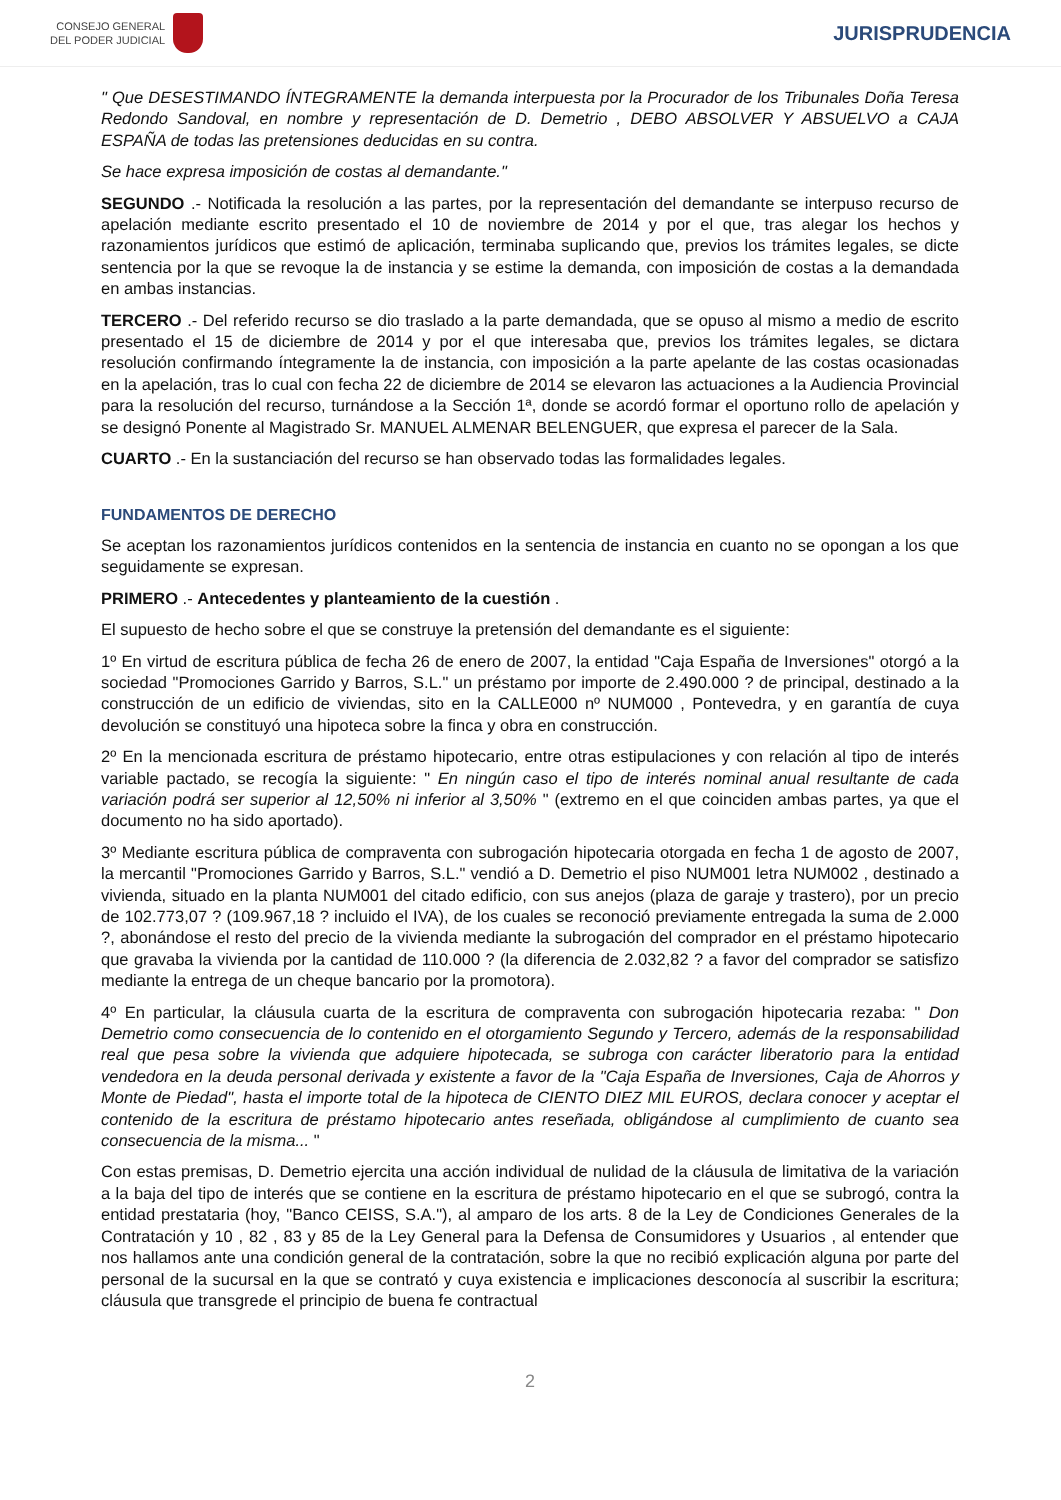CONSEJO GENERAL
DEL PODER JUDICIAL
JURISPRUDENCIA
" Que DESESTIMANDO ÍNTEGRAMENTE la demanda interpuesta por la Procurador de los Tribunales Doña Teresa Redondo Sandoval, en nombre y representación de D. Demetrio , DEBO ABSOLVER Y ABSUELVO a CAJA ESPAÑA de todas las pretensiones deducidas en su contra.
Se hace expresa imposición de costas al demandante."
SEGUNDO .- Notificada la resolución a las partes, por la representación del demandante se interpuso recurso de apelación mediante escrito presentado el 10 de noviembre de 2014 y por el que, tras alegar los hechos y razonamientos jurídicos que estimó de aplicación, terminaba suplicando que, previos los trámites legales, se dicte sentencia por la que se revoque la de instancia y se estime la demanda, con imposición de costas a la demandada en ambas instancias.
TERCERO .- Del referido recurso se dio traslado a la parte demandada, que se opuso al mismo a medio de escrito presentado el 15 de diciembre de 2014 y por el que interesaba que, previos los trámites legales, se dictara resolución confirmando íntegramente la de instancia, con imposición a la parte apelante de las costas ocasionadas en la apelación, tras lo cual con fecha 22 de diciembre de 2014 se elevaron las actuaciones a la Audiencia Provincial para la resolución del recurso, turnándose a la Sección 1ª, donde se acordó formar el oportuno rollo de apelación y se designó Ponente al Magistrado Sr. MANUEL ALMENAR BELENGUER, que expresa el parecer de la Sala.
CUARTO .- En la sustanciación del recurso se han observado todas las formalidades legales.
FUNDAMENTOS DE DERECHO
Se aceptan los razonamientos jurídicos contenidos en la sentencia de instancia en cuanto no se opongan a los que seguidamente se expresan.
PRIMERO .- Antecedentes y planteamiento de la cuestión .
El supuesto de hecho sobre el que se construye la pretensión del demandante es el siguiente:
1º En virtud de escritura pública de fecha 26 de enero de 2007, la entidad "Caja España de Inversiones" otorgó a la sociedad "Promociones Garrido y Barros, S.L." un préstamo por importe de 2.490.000 ? de principal, destinado a la construcción de un edificio de viviendas, sito en la CALLE000 nº NUM000 , Pontevedra, y en garantía de cuya devolución se constituyó una hipoteca sobre la finca y obra en construcción.
2º En la mencionada escritura de préstamo hipotecario, entre otras estipulaciones y con relación al tipo de interés variable pactado, se recogía la siguiente: " En ningún caso el tipo de interés nominal anual resultante de cada variación podrá ser superior al 12,50% ni inferior al 3,50% " (extremo en el que coinciden ambas partes, ya que el documento no ha sido aportado).
3º Mediante escritura pública de compraventa con subrogación hipotecaria otorgada en fecha 1 de agosto de 2007, la mercantil "Promociones Garrido y Barros, S.L." vendió a D. Demetrio el piso NUM001 letra NUM002 , destinado a vivienda, situado en la planta NUM001 del citado edificio, con sus anejos (plaza de garaje y trastero), por un precio de 102.773,07 ? (109.967,18 ? incluido el IVA), de los cuales se reconoció previamente entregada la suma de 2.000 ?, abonándose el resto del precio de la vivienda mediante la subrogación del comprador en el préstamo hipotecario que gravaba la vivienda por la cantidad de 110.000 ? (la diferencia de 2.032,82 ? a favor del comprador se satisfizo mediante la entrega de un cheque bancario por la promotora).
4º En particular, la cláusula cuarta de la escritura de compraventa con subrogación hipotecaria rezaba: " Don Demetrio como consecuencia de lo contenido en el otorgamiento Segundo y Tercero, además de la responsabilidad real que pesa sobre la vivienda que adquiere hipotecada, se subroga con carácter liberatorio para la entidad vendedora en la deuda personal derivada y existente a favor de la "Caja España de Inversiones, Caja de Ahorros y Monte de Piedad", hasta el importe total de la hipoteca de CIENTO DIEZ MIL EUROS, declara conocer y aceptar el contenido de la escritura de préstamo hipotecario antes reseñada, obligándose al cumplimiento de cuanto sea consecuencia de la misma... "
Con estas premisas, D. Demetrio ejercita una acción individual de nulidad de la cláusula de limitativa de la variación a la baja del tipo de interés que se contiene en la escritura de préstamo hipotecario en el que se subrogó, contra la entidad prestataria (hoy, "Banco CEISS, S.A."), al amparo de los arts. 8 de la Ley de Condiciones Generales de la Contratación y 10 , 82 , 83 y 85 de la Ley General para la Defensa de Consumidores y Usuarios , al entender que nos hallamos ante una condición general de la contratación, sobre la que no recibió explicación alguna por parte del personal de la sucursal en la que se contrató y cuya existencia e implicaciones desconocía al suscribir la escritura; cláusula que transgrede el principio de buena fe contractual
2